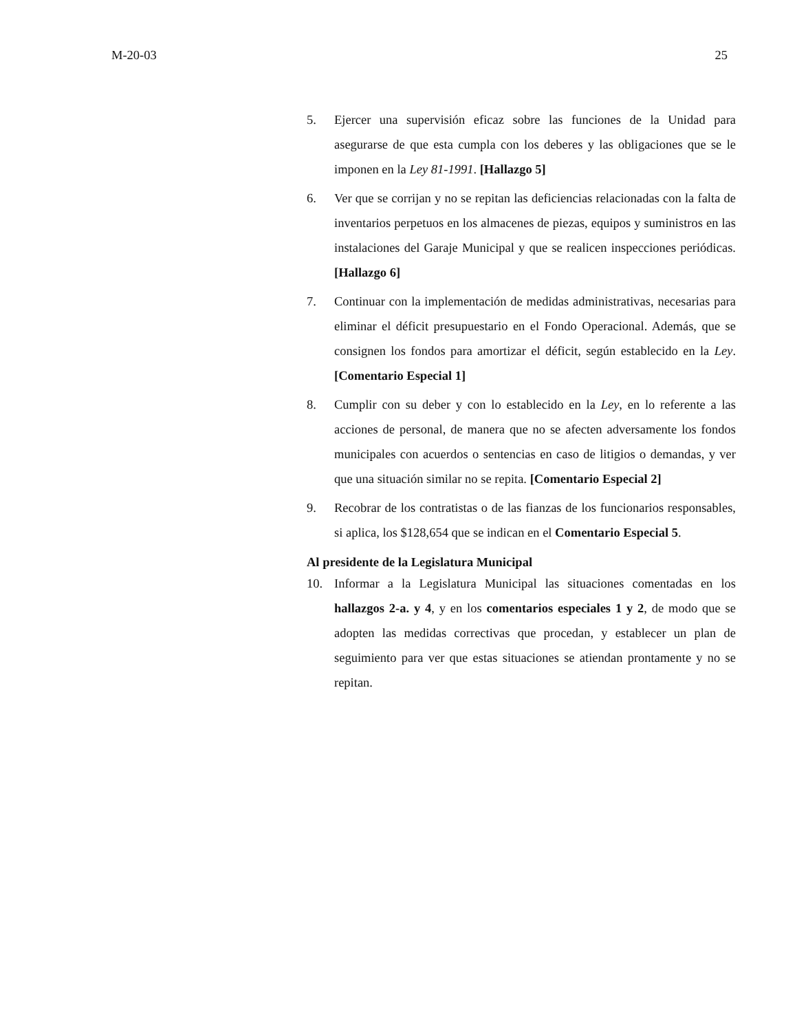M-20-03 25
5. Ejercer una supervisión eficaz sobre las funciones de la Unidad para asegurarse de que esta cumpla con los deberes y las obligaciones que se le imponen en la Ley 81-1991. [Hallazgo 5]
6. Ver que se corrijan y no se repitan las deficiencias relacionadas con la falta de inventarios perpetuos en los almacenes de piezas, equipos y suministros en las instalaciones del Garaje Municipal y que se realicen inspecciones periódicas. [Hallazgo 6]
7. Continuar con la implementación de medidas administrativas, necesarias para eliminar el déficit presupuestario en el Fondo Operacional. Además, que se consignen los fondos para amortizar el déficit, según establecido en la Ley. [Comentario Especial 1]
8. Cumplir con su deber y con lo establecido en la Ley, en lo referente a las acciones de personal, de manera que no se afecten adversamente los fondos municipales con acuerdos o sentencias en caso de litigios o demandas, y ver que una situación similar no se repita. [Comentario Especial 2]
9. Recobrar de los contratistas o de las fianzas de los funcionarios responsables, si aplica, los $128,654 que se indican en el Comentario Especial 5.
Al presidente de la Legislatura Municipal
10. Informar a la Legislatura Municipal las situaciones comentadas en los hallazgos 2-a. y 4, y en los comentarios especiales 1 y 2, de modo que se adopten las medidas correctivas que procedan, y establecer un plan de seguimiento para ver que estas situaciones se atiendan prontamente y no se repitan.